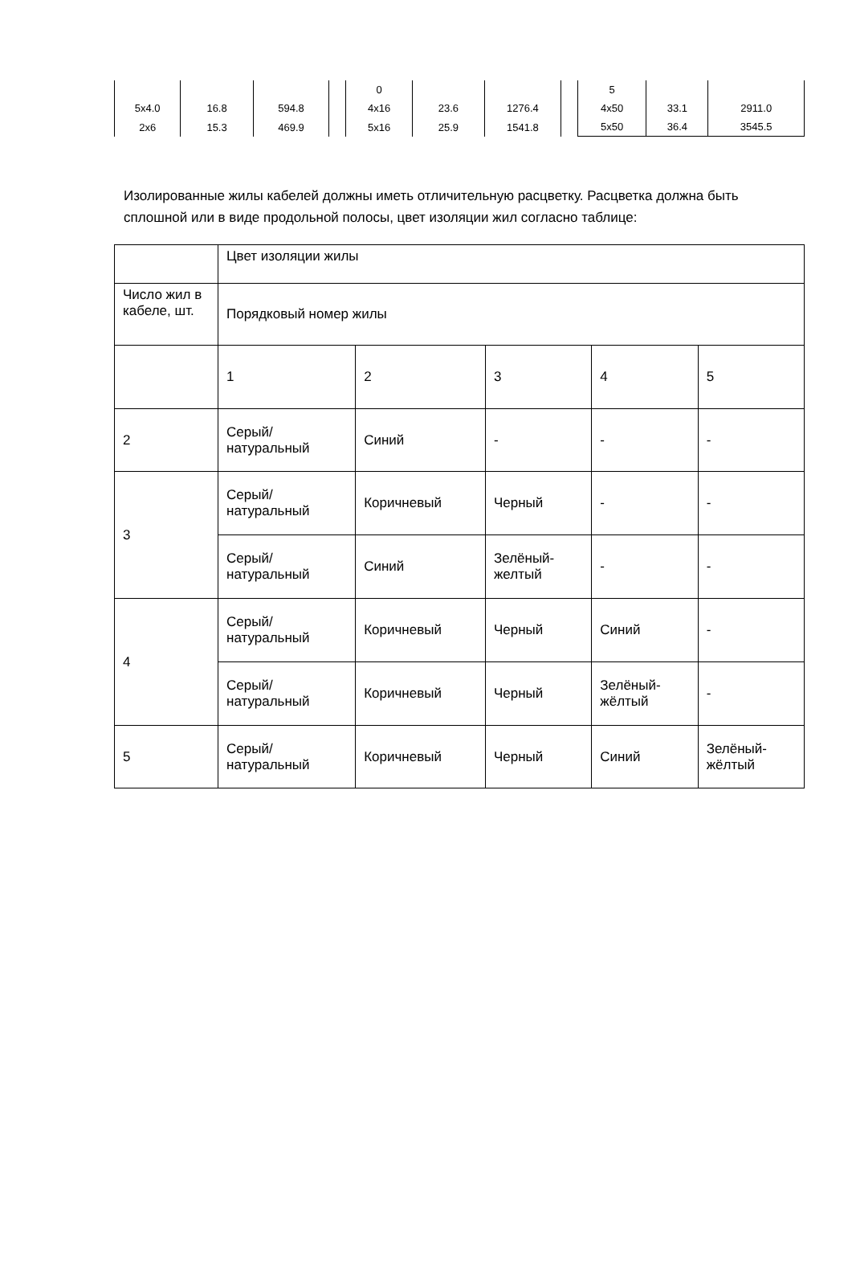| 5x4.0 | 16.8 | 594.8 |
| 2x6 | 15.3 | 469.9 |
| 0 | | |
| 4x16 | 23.6 | 1276.4 |
| 5x16 | 25.9 | 1541.8 |
| 5 | | |
| 4x50 | 33.1 | 2911.0 |
| 5x50 | 36.4 | 3545.5 |
Изолированные жилы кабелей должны иметь отличительную расцветку. Расцветка должна быть сплошной или в виде продольной полосы, цвет изоляции жил согласно таблице:
| | Цвет изоляции жилы | | | | |
| Число жил в кабеле, шт. | Порядковый номер жилы | | | | |
| | 1 | 2 | 3 | 4 | 5 |
| 2 | Серый/ натуральный | Синий | - | - | - |
| 3 | Серый/ натуральный | Коричневый | Черный | - | - |
| | Серый/ натуральный | Синий | Зелёный- желтый | - | - |
| 4 | Серый/ натуральный | Коричневый | Черный | Синий | - |
| | Серый/ натуральный | Коричневый | Черный | Зелёный- жёлтый | - |
| 5 | Серый/ натуральный | Коричневый | Черный | Синий | Зелёный- жёлтый |